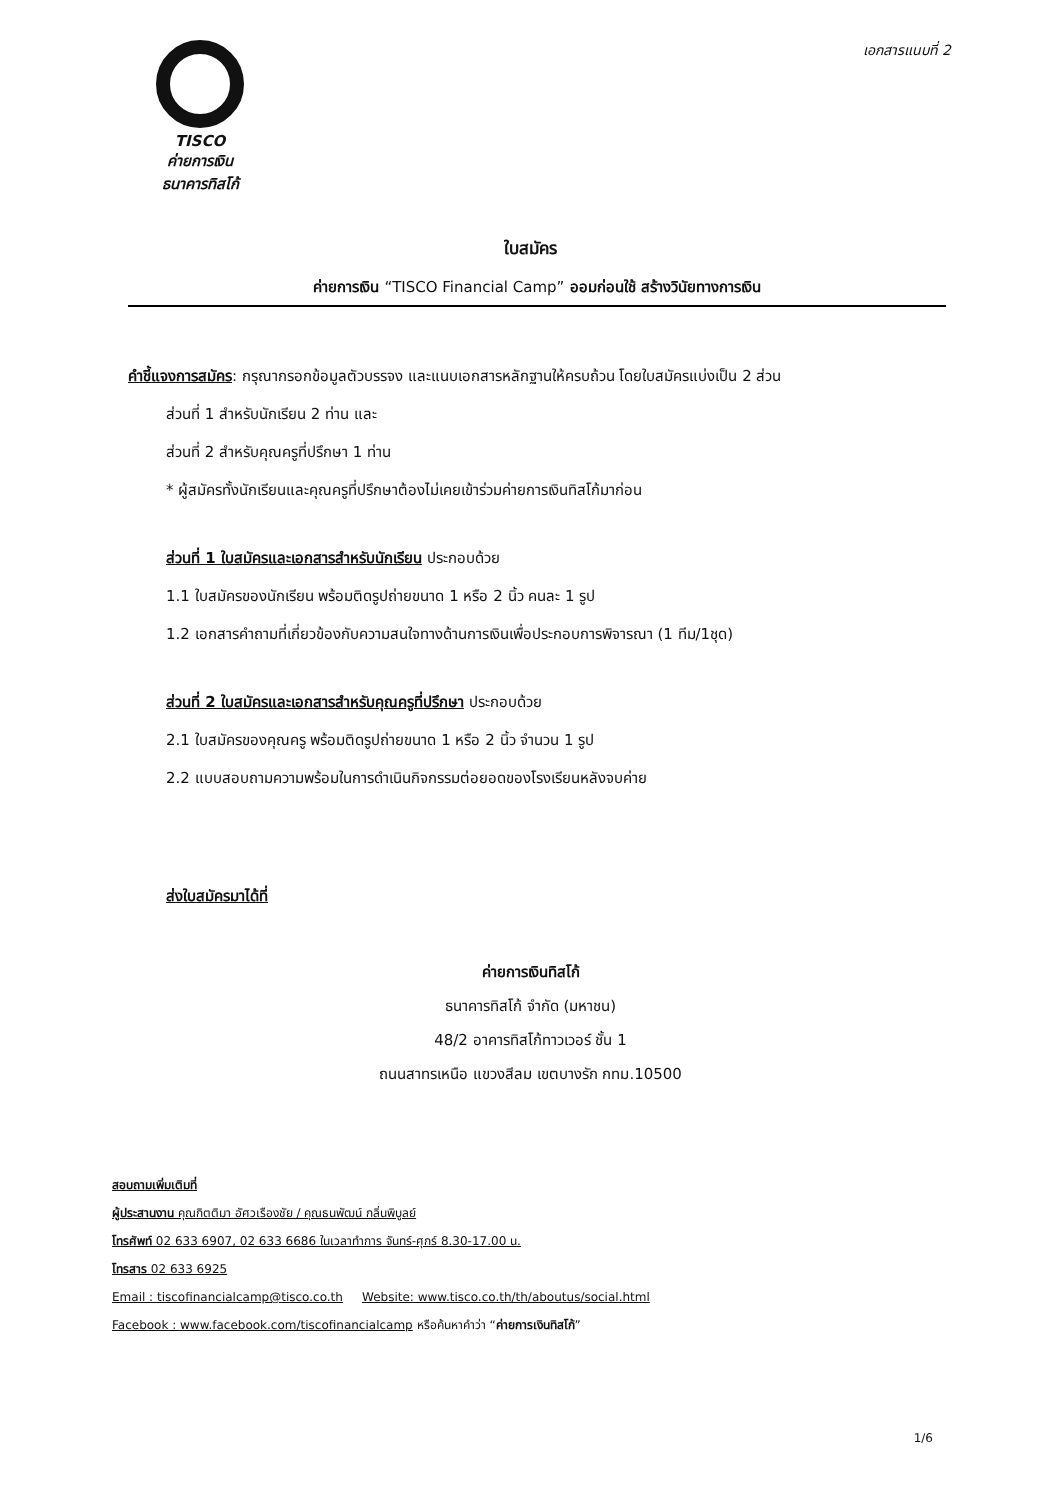TISCO
ค่ายการเงิน
ธนาคารทิสโก้
เอกสารแนบที่ 2
ใบสมัคร
ค่ายการเงิน “TISCO Financial Camp” ออมก่อนใช้ สร้างวินัยทางการเงิน
คำชี้แจงการสมัคร: กรุณากรอกข้อมูลตัวบรรจง และแนบเอกสารหลักฐานให้ครบถ้วน โดยใบสมัครแบ่งเป็น 2 ส่วน
ส่วนที่ 1 สำหรับนักเรียน 2 ท่าน และ
ส่วนที่ 2 สำหรับคุณครูที่ปรึกษา 1 ท่าน
* ผู้สมัครทั้งนักเรียนและคุณครูที่ปรึกษาต้องไม่เคยเข้าร่วมค่ายการเงินทิสโก้มาก่อน
ส่วนที่ 1 ใบสมัครและเอกสารสำหรับนักเรียน ประกอบด้วย
1.1 ใบสมัครของนักเรียน พร้อมติดรูปถ่ายขนาด 1 หรือ 2 นิ้ว คนละ 1 รูป
1.2 เอกสารคำถามที่เกี่ยวข้องกับความสนใจทางด้านการเงินเพื่อประกอบการพิจารณา (1 ทีม/1ชุด)
ส่วนที่ 2 ใบสมัครและเอกสารสำหรับคุณครูที่ปรึกษา ประกอบด้วย
2.1 ใบสมัครของคุณครู พร้อมติดรูปถ่ายขนาด 1 หรือ 2 นิ้ว จำนวน 1 รูป
2.2 แบบสอบถามความพร้อมในการดำเนินกิจกรรมต่อยอดของโรงเรียนหลังจบค่าย
ส่งใบสมัครมาได้ที่
ค่ายการเงินทิสโก้
ธนาคารทิสโก้ จำกัด (มหาชน)
48/2 อาคารทิสโก้ทาวเวอร์ ชั้น 1
ถนนสาทรเหนือ แขวงสีลม เขตบางรัก กทม.10500
สอบถามเพิ่มเติมที่
ผู้ประสานงาน คุณกิตติมา อัศวเรืองชัย / คุณธนพัฒน์ กลิ่นพิบูลย์
โทรศัพท์ 02 633 6907, 02 633 6686 ในเวลาทำการ จันทร์-ศุกร์ 8.30-17.00 น.
โทรสาร 02 633 6925
Email : tiscofinancialcamp@tisco.co.th Website: www.tisco.co.th/th/aboutus/social.html
Facebook : www.facebook.com/tiscofinancialcamp หรือค้นหาคำว่า “ค่ายการเงินทิสโก้”
1/6